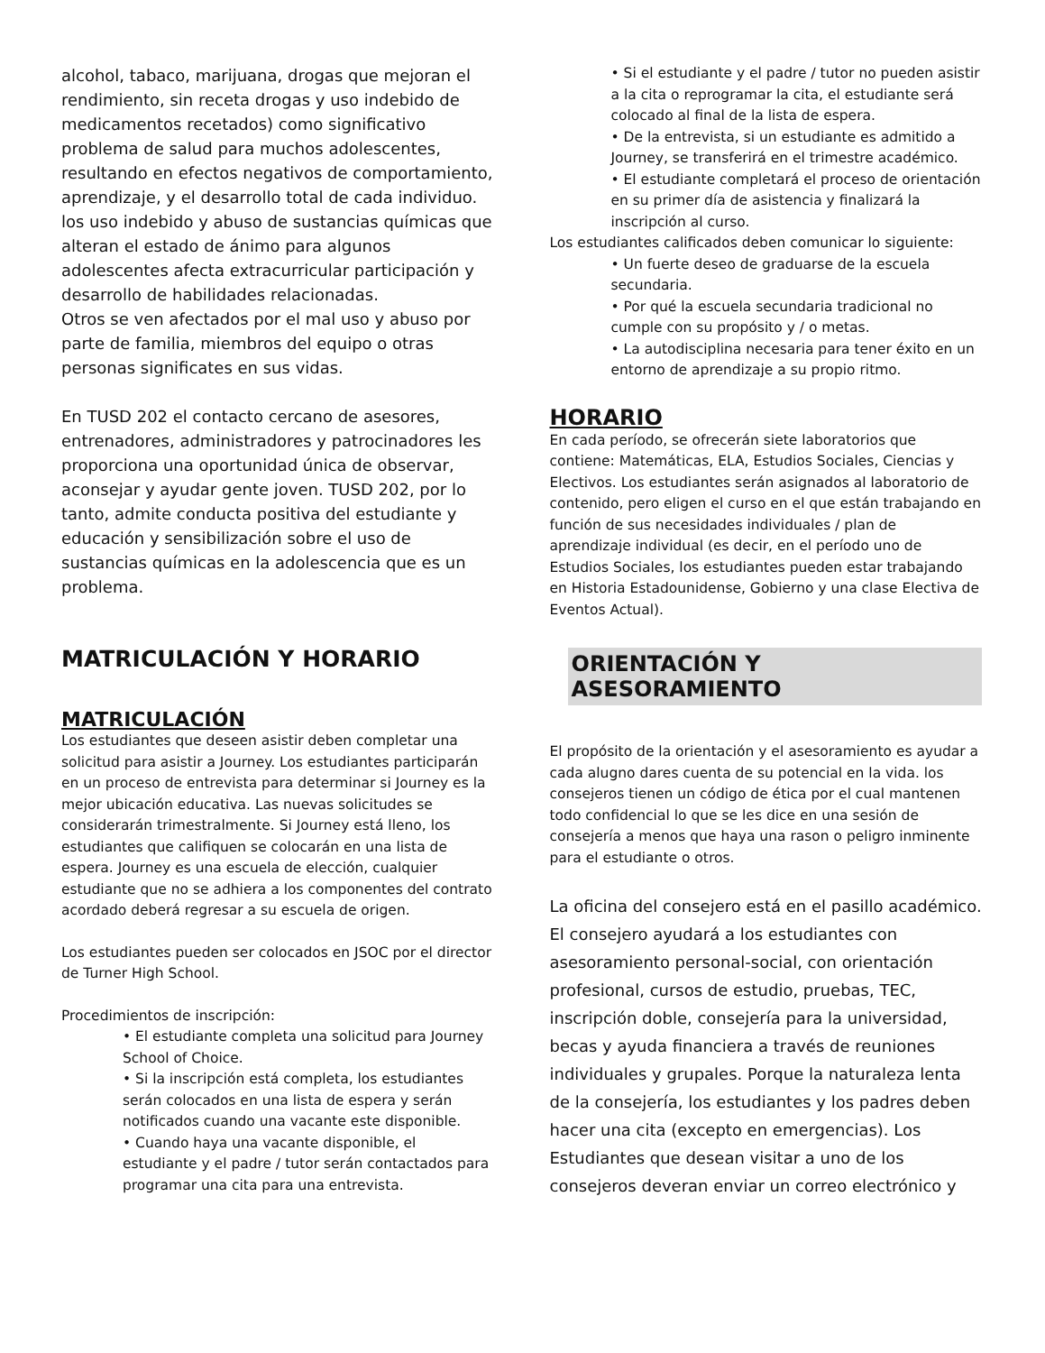alcohol, tabaco, marijuana, drogas que mejoran el rendimiento, sin receta drogas y uso indebido de medicamentos recetados) como significativo problema de salud para muchos adolescentes, resultando en efectos negativos de comportamiento, aprendizaje, y el desarrollo total de cada individuo. los uso indebido y abuso de sustancias químicas que alteran el estado de ánimo para algunos adolescentes afecta extracurricular participación y desarrollo de habilidades relacionadas.
Otros se ven afectados por el mal uso y abuso por parte de familia, miembros del equipo o otras personas significates en sus vidas.
En TUSD 202 el contacto cercano de asesores, entrenadores, administradores y patrocinadores les proporciona una oportunidad única de observar, aconsejar y ayudar gente joven. TUSD 202, por lo tanto, admite conducta positiva del estudiante y educación y sensibilización sobre el uso de sustancias químicas en la adolescencia que es un problema.
MATRICULACIÓN Y HORARIO
MATRICULACIÓN
Los estudiantes que deseen asistir deben completar una solicitud para asistir a Journey. Los estudiantes participarán en un proceso de entrevista para determinar si Journey es la mejor ubicación educativa. Las nuevas solicitudes se considerarán trimestralmente. Si Journey está lleno, los estudiantes que califiquen se colocarán en una lista de espera. Journey es una escuela de elección, cualquier estudiante que no se adhiera a los componentes del contrato acordado deberá regresar a su escuela de origen.
Los estudiantes pueden ser colocados en JSOC por el director de Turner High School.
Procedimientos de inscripción:
• El estudiante completa una solicitud para Journey School of Choice.
• Si la inscripción está completa, los estudiantes serán colocados en una lista de espera y serán notificados cuando una vacante este disponible.
• Cuando haya una vacante disponible, el estudiante y el padre / tutor serán contactados para programar una cita para una entrevista.
• Si el estudiante y el padre / tutor no pueden asistir a la cita o reprogramar la cita, el estudiante será colocado al final de la lista de espera.
• De la entrevista, si un estudiante es admitido a Journey, se transferirá en el trimestre académico.
• El estudiante completará el proceso de orientación en su primer día de asistencia y finalizará la inscripción al curso.
Los estudiantes calificados deben comunicar lo siguiente:
• Un fuerte deseo de graduarse de la escuela secundaria.
• Por qué la escuela secundaria tradicional no cumple con su propósito y / o metas.
• La autodisciplina necesaria para tener éxito en un entorno de aprendizaje a su propio ritmo.
HORARIO
En cada período, se ofrecerán siete laboratorios que contiene: Matemáticas, ELA, Estudios Sociales, Ciencias y Electivos. Los estudiantes serán asignados al laboratorio de contenido, pero eligen el curso en el que están trabajando en función de sus necesidades individuales / plan de aprendizaje individual (es decir, en el período uno de Estudios Sociales, los estudiantes pueden estar trabajando en Historia Estadounidense, Gobierno y una clase Electiva de Eventos Actual).
ORIENTACIÓN Y ASESORAMIENTO
El propósito de la orientación y el asesoramiento es ayudar a cada alugno dares cuenta de su potencial en la vida. los consejeros tienen un código de ética por el cual mantenen todo confidencial lo que se les dice en una sesión de consejería a menos que haya una rason o peligro inminente para el estudiante o otros.
La oficina del consejero está en el pasillo académico. El consejero ayudará a los estudiantes con asesoramiento personal-social, con orientación profesional, cursos de estudio, pruebas, TEC, inscripción doble, consejería para la universidad, becas y ayuda financiera a través de reuniones individuales y grupales. Porque la naturaleza lenta de la consejería, los estudiantes y los padres deben hacer una cita (excepto en emergencias). Los Estudiantes que desean visitar a uno de los consejeros deveran enviar un correo electrónico y